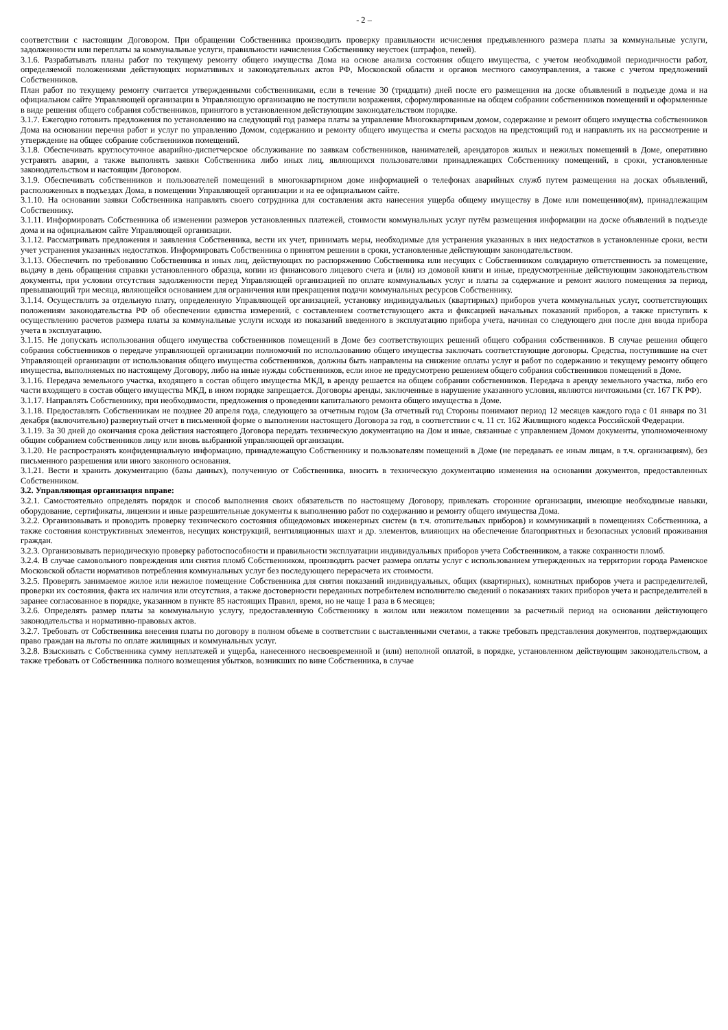- 2 –
соответствии с настоящим Договором. При обращении Собственника производить проверку правильности исчисления предъявленного размера платы за коммунальные услуги, задолженности или переплаты за коммунальные услуги, правильности начисления Собственнику неустоек (штрафов, пеней).
3.1.6. Разрабатывать планы работ по текущему ремонту общего имущества Дома на основе анализа состояния общего имущества, с учетом необходимой периодичности работ, определяемой положениями действующих нормативных и законодательных актов РФ, Московской области и органов местного самоуправления, а также с учетом предложений Собственников.
План работ по текущему ремонту считается утвержденными собственниками, если в течение 30 (тридцати) дней после его размещения на доске объявлений в подъезде дома и на официальном сайте Управляющей организации в Управляющую организацию не поступили возражения, сформулированные на общем собрании собственников помещений и оформленные в виде решения общего собрания собственников, принятого в установленном действующим законодательством порядке.
3.1.7. Ежегодно готовить предложения по установлению на следующий год размера платы за управление Многоквартирным домом, содержание и ремонт общего имущества собственников Дома на основании перечня работ и услуг по управлению Домом, содержанию и ремонту общего имущества и сметы расходов на предстоящий год и направлять их на рассмотрение и утверждение на общее собрание собственников помещений.
3.1.8. Обеспечивать круглосуточное аварийно-диспетчерское обслуживание по заявкам собственников, нанимателей, арендаторов жилых и нежилых помещений в Доме, оперативно устранять аварии, а также выполнять заявки Собственника либо иных лиц, являющихся пользователями принадлежащих Собственнику помещений, в сроки, установленные законодательством и настоящим Договором.
3.1.9. Обеспечивать собственников и пользователей помещений в многоквартирном доме информацией о телефонах аварийных служб путем размещения на досках объявлений, расположенных в подъездах Дома, в помещении Управляющей организации и на ее официальном сайте.
3.1.10. На основании заявки Собственника направлять своего сотрудника для составления акта нанесения ущерба общему имуществу в Доме или помещению(ям), принадлежащим Собственнику.
3.1.11. Информировать Собственника об изменении размеров установленных платежей, стоимости коммунальных услуг путём размещения информации на доске объявлений в подъезде дома и на официальном сайте Управляющей организации.
3.1.12. Рассматривать предложения и заявления Собственника, вести их учет, принимать меры, необходимые для устранения указанных в них недостатков в установленные сроки, вести учет устранения указанных недостатков. Информировать Собственника о принятом решении в сроки, установленные действующим законодательством.
3.1.13. Обеспечить по требованию Собственника и иных лиц, действующих по распоряжению Собственника или несущих с Собственником солидарную ответственность за помещение, выдачу в день обращения справки установленного образца, копии из финансового лицевого счета и (или) из домовой книги и иные, предусмотренные действующим законодательством документы, при условии отсутствия задолженности перед Управляющей организацией по оплате коммунальных услуг и платы за содержание и ремонт жилого помещения за период, превышающий три месяца, являющейся основанием для ограничения или прекращения подачи коммунальных ресурсов Собственнику.
3.1.14. Осуществлять за отдельную плату, определенную Управляющей организацией, установку индивидуальных (квартирных) приборов учета коммунальных услуг, соответствующих положениям законодательства РФ об обеспечении единства измерений, с составлением соответствующего акта и фиксацией начальных показаний приборов, а также приступить к осуществлению расчетов размера платы за коммунальные услуги исходя из показаний введенного в эксплуатацию прибора учета, начиная со следующего дня после дня ввода прибора учета в эксплуатацию.
3.1.15. Не допускать использования общего имущества собственников помещений в Доме без соответствующих решений общего собрания собственников. В случае решения общего собрания собственников о передаче управляющей организации полномочий по использованию общего имущества заключать соответствующие договоры. Средства, поступившие на счет Управляющей организации от использования общего имущества собственников, должны быть направлены на снижение оплаты услуг и работ по содержанию и текущему ремонту общего имущества, выполняемых по настоящему Договору, либо на иные нужды собственников, если иное не предусмотрено решением общего собрания собственников помещений в Доме.
3.1.16. Передача земельного участка, входящего в состав общего имущества МКД, в аренду решается на общем собрании собственников. Передача в аренду земельного участка, либо его части входящего в состав общего имущества МКД, в ином порядке запрещается. Договоры аренды, заключенные в нарушение указанного условия, являются ничтожными (ст. 167 ГК РФ).
3.1.17. Направлять Собственнику, при необходимости, предложения о проведении капитального ремонта общего имущества в Доме.
3.1.18. Предоставлять Собственникам не позднее 20 апреля года, следующего за отчетным годом (За отчетный год Стороны понимают период 12 месяцев каждого года с 01 января по 31 декабря (включительно) развернутый отчет в письменной форме о выполнении настоящего Договора за год, в соответствии с ч. 11 ст. 162 Жилищного кодекса Российской Федерации.
3.1.19. За 30 дней до окончания срока действия настоящего Договора передать техническую документацию на Дом и иные, связанные с управлением Домом документы, уполномоченному общим собранием собственников лицу или вновь выбранной управляющей организации.
3.1.20. Не распространять конфиденциальную информацию, принадлежащую Собственнику и пользователям помещений в Доме (не передавать ее иным лицам, в т.ч. организациям), без письменного разрешения или иного законного основания.
3.1.21. Вести и хранить документацию (базы данных), полученную от Собственника, вносить в техническую документацию изменения на основании документов, предоставленных Собственником.
3.2. Управляющая организация вправе:
3.2.1. Самостоятельно определять порядок и способ выполнения своих обязательств по настоящему Договору, привлекать сторонние организации, имеющие необходимые навыки, оборудование, сертификаты, лицензии и иные разрешительные документы к выполнению работ по содержанию и ремонту общего имущества Дома.
3.2.2. Организовывать и проводить проверку технического состояния общедомовых инженерных систем (в т.ч. отопительных приборов) и коммуникаций в помещениях Собственника, а также состояния конструктивных элементов, несущих конструкций, вентиляционных шахт и др. элементов, влияющих на обеспечение благоприятных и безопасных условий проживания граждан.
3.2.3. Организовывать периодическую проверку работоспособности и правильности эксплуатации индивидуальных приборов учета Собственником, а также сохранности пломб.
3.2.4. В случае самовольного повреждения или снятия пломб Собственником, производить расчет размера оплаты услуг с использованием утвержденных на территории города Раменское Московской области нормативов потребления коммунальных услуг без последующего перерасчета их стоимости.
3.2.5. Проверять занимаемое жилое или нежилое помещение Собственника для снятия показаний индивидуальных, общих (квартирных), комнатных приборов учета и распределителей, проверки их состояния, факта их наличия или отсутствия, а также достоверности переданных потребителем исполнителю сведений о показаниях таких приборов учета и распределителей в заранее согласованное в порядке, указанном в пункте 85 настоящих Правил, время, но не чаще 1 раза в 6 месяцев;
3.2.6. Определять размер платы за коммунальную услугу, предоставленную Собственнику в жилом или нежилом помещении за расчетный период на основании действующего законодательства и нормативно-правовых актов.
3.2.7. Требовать от Собственника внесения платы по договору в полном объеме в соответствии с выставленными счетами, а также требовать представления документов, подтверждающих право граждан на льготы по оплате жилищных и коммунальных услуг.
3.2.8. Взыскивать с Собственника сумму неплатежей и ущерба, нанесенного несвоевременной и (или) неполной оплатой, в порядке, установленном действующим законодательством, а также требовать от Собственника полного возмещения убытков, возникших по вине Собственника, в случае